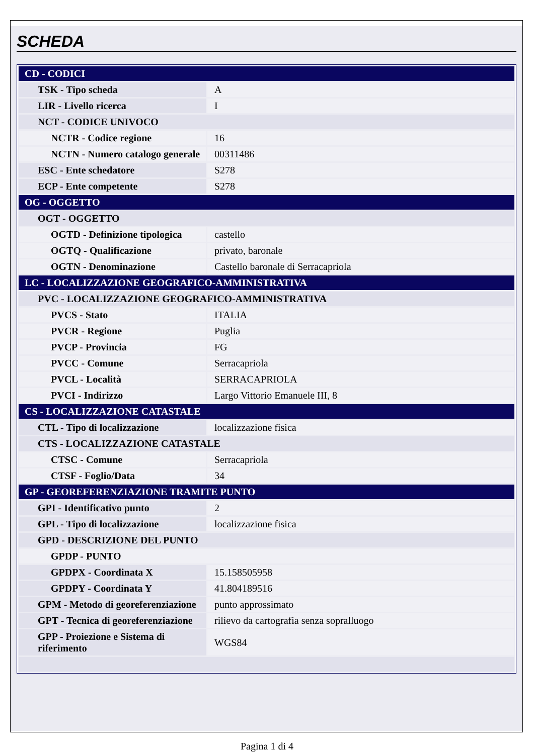SCHEDA
| CD - CODICI | |
| TSK - Tipo scheda | A |
| LIR - Livello ricerca | I |
| NCT - CODICE UNIVOCO | |
| NCTR - Codice regione | 16 |
| NCTN - Numero catalogo generale | 00311486 |
| ESC - Ente schedatore | S278 |
| ECP - Ente competente | S278 |
| OG - OGGETTO | |
| OGT - OGGETTO | |
| OGTD - Definizione tipologica | castello |
| OGTQ - Qualificazione | privato, baronale |
| OGTN - Denominazione | Castello baronale di Serracapriola |
| LC - LOCALIZZAZIONE GEOGRAFICO-AMMINISTRATIVA | |
| PVC - LOCALIZZAZIONE GEOGRAFICO-AMMINISTRATIVA | |
| PVCS - Stato | ITALIA |
| PVCR - Regione | Puglia |
| PVCP - Provincia | FG |
| PVCC - Comune | Serracapriola |
| PVCL - Località | SERRACAPRIOLA |
| PVCI - Indirizzo | Largo Vittorio Emanuele III, 8 |
| CS - LOCALIZZAZIONE CATASTALE | |
| CTL - Tipo di localizzazione | localizzazione fisica |
| CTS - LOCALIZZAZIONE CATASTALE | |
| CTSC - Comune | Serracapriola |
| CTSF - Foglio/Data | 34 |
| GP - GEOREFERENZIAZIONE TRAMITE PUNTO | |
| GPI - Identificativo punto | 2 |
| GPL - Tipo di localizzazione | localizzazione fisica |
| GPD - DESCRIZIONE DEL PUNTO | |
| GPDP - PUNTO | |
| GPDPX - Coordinata X | 15.158505958 |
| GPDPY - Coordinata Y | 41.804189516 |
| GPM - Metodo di georeferenziazione | punto approssimato |
| GPT - Tecnica di georeferenziazione | rilievo da cartografia senza sopralluogo |
| GPP - Proiezione e Sistema di riferimento | WGS84 |
Pagina 1 di 4